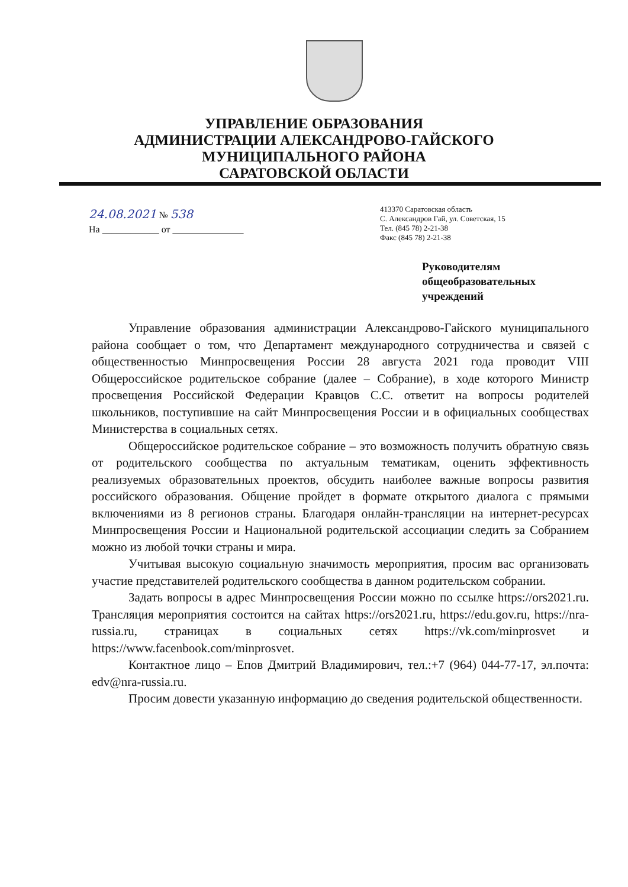УПРАВЛЕНИЕ ОБРАЗОВАНИЯ
АДМИНИСТРАЦИИ АЛЕКСАНДРОВО-ГАЙСКОГО
МУНИЦИПАЛЬНОГО РАЙОНА
САРАТОВСКОЙ ОБЛАСТИ
24.08.2021 № 538
На ____________ от _______________
413370 Саратовская область
С. Александров Гай, ул. Советская, 15
Тел. (845 78) 2-21-38
Факс (845 78) 2-21-38
Руководителям
общеобразовательных
учреждений
Управление образования администрации Александрово-Гайского муниципального района сообщает о том, что Департамент международного сотрудничества и связей с общественностью Минпросвещения России 28 августа 2021 года проводит VIII Общероссийское родительское собрание (далее – Собрание), в ходе которого Министр просвещения Российской Федерации Кравцов С.С. ответит на вопросы родителей школьников, поступившие на сайт Минпросвещения России и в официальных сообществах Министерства в социальных сетях.
Общероссийское родительское собрание – это возможность получить обратную связь от родительского сообщества по актуальным тематикам, оценить эффективность реализуемых образовательных проектов, обсудить наиболее важные вопросы развития российского образования. Общение пройдет в формате открытого диалога с прямыми включениями из 8 регионов страны. Благодаря онлайн-трансляции на интернет-ресурсах Минпросвещения России и Национальной родительской ассоциации следить за Собранием можно из любой точки страны и мира.
Учитывая высокую социальную значимость мероприятия, просим вас организовать участие представителей родительского сообщества в данном родительском собрании.
Задать вопросы в адрес Минпросвещения России можно по ссылке https://ors2021.ru. Трансляция мероприятия состоится на сайтах https://ors2021.ru, https://edu.gov.ru, https://nra-russia.ru, страницах в социальных сетях https://vk.com/minprosvet и https://www.facenbook.com/minprosvet.
Контактное лицо – Епов Дмитрий Владимирович, тел.:+7 (964) 044-77-17, эл.почта: edv@nra-russia.ru.
Просим довести указанную информацию до сведения родительской общественности.